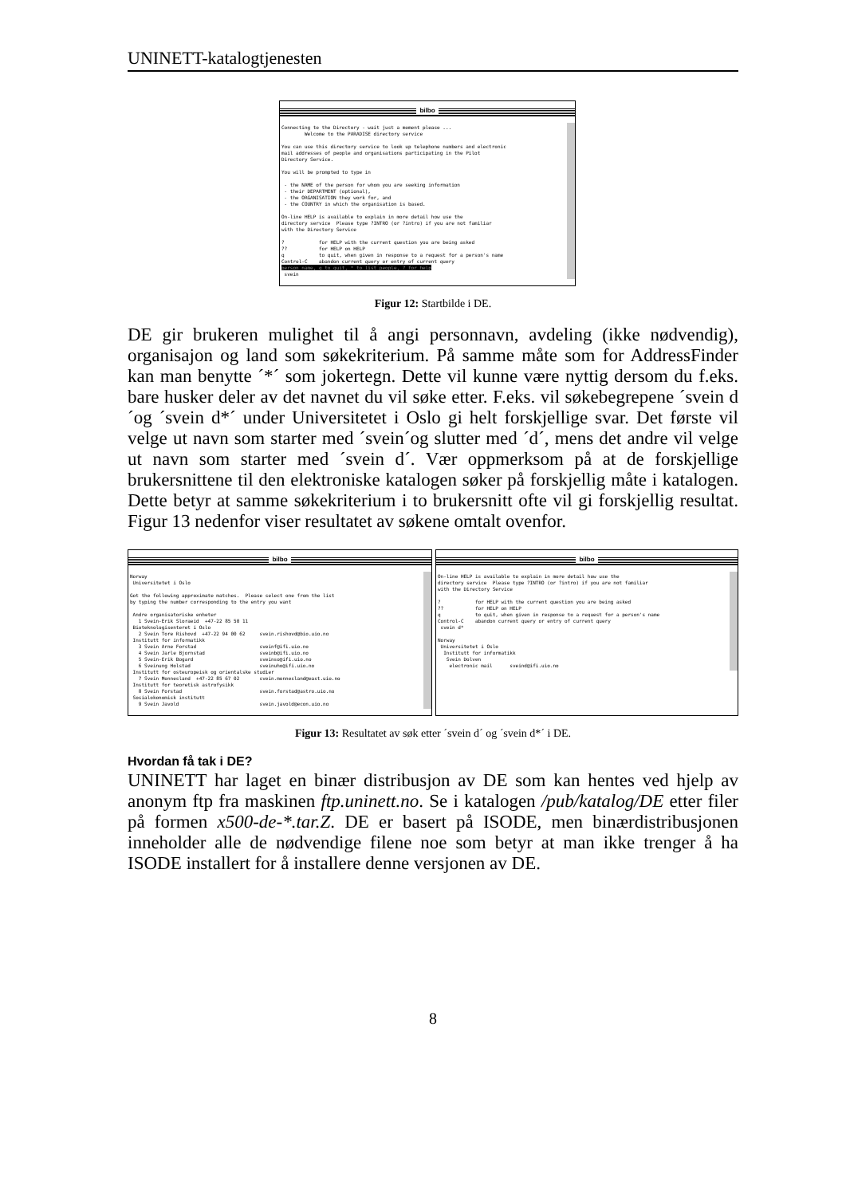UNINETT-katalogtjenesten
bilbo
Connecting to the Directory - wait just a moment please ... Welcome to the PARADISE directory service You can use this directory service to look up telephone numbers and electronic mail addresses of people and organisations participating in the Pilot Directory Service. You will be prompted to type in - the NAME of the person for whom you are seeking information - their DEPARTMENT (optional), - the ORGANISATION they work for, and - the COUNTRY in which the organisation is based. On-line HELP is available to explain in more detail how use the directory service Please type ?INTRO (or ?intro) if you are not familiar with the Directory Service ? for HELP with the current question you are being asked ?? for HELP on HELP q to quit, when given in response to a request for a person's name Control-C abandon current query or entry of current query person name, q to quit, * to list people, ? for help svein
Figur 12: Startbilde i DE.
DE gir brukeren mulighet til å angi personnavn, avdeling (ikke nødvendig), organisajon og land som søkekriterium. På samme måte som for AddressFinder kan man benytte ´*´ som jokertegn. Dette vil kunne være nyttig dersom du f.eks. bare husker deler av det navnet du vil søke etter. F.eks. vil søkebegrepene ´svein d´og ´svein d*´ under Universitetet i Oslo gi helt forskjellige svar. Det første vil velge ut navn som starter med ´svein´og slutter med ´d´, mens det andre vil velge ut navn som starter med ´svein d´. Vær oppmerksom på at de forskjellige brukersnittene til den elektroniske katalogen søker på forskjellig måte i katalogen. Dette betyr at samme søkekriterium i to brukersnitt ofte vil gi forskjellig resultat. Figur 13 nedenfor viser resultatet av søkene omtalt ovenfor.
bilbo
Norway Universitetet i Oslo Got the following approximate matches. Please select one from the list by typing the number corresponding to the entry you want Andre organisatoriske enheter 1 Svein-Erik Sloraeid +47-22 85 50 11 Bioteknologisenteret i Oslo 2 Svein Tore Rishovd +47-22 94 00 62 svein.rishovd@bio.uio.no Institutt for informatikk 3 Svein Arne Forstad sveinf@ifi.uio.no 4 Svein Jarle Bjornstad sveinb@ifi.uio.no 5 Svein-Erik Bogard sveinso@ifi.uio.no 6 Sveinung Holstad sveinuho@ifi.uio.no Institutt for osteuropeisk og orientalske studier 7 Svein Monnesland +47-22 85 67 02 svein.monnesland@east.uio.no Institutt for teoretisk astrofysikk 8 Svein Forstad svein.forstad@astro.uio.no Sosialokonomisk institutt 9 Svein Javold svein.javold@econ.uio.no
bilbo
On-line HELP is available to explain in more detail how use the directory service Please type ?INTRO (or ?intro) if you are not familiar with the Directory Service ? for HELP with the current question you are being asked ?? for HELP on HELP q to quit, when given in response to a request for a person's name Control-C abandon current query or entry of current query svein d* Norway Universitetet i Oslo Institutt for informatikk Svein Dolven electronic mail sveind@ifi.uio.no
Figur 13: Resultatet av søk etter ´svein d´ og ´svein d*´ i DE.
Hvordan få tak i DE?
UNINETT har laget en binær distribusjon av DE som kan hentes ved hjelp av anonym ftp fra maskinen ftp.uninett.no. Se i katalogen /pub/katalog/DE etter filer på formen x500-de-*.tar.Z. DE er basert på ISODE, men binærdistribusjonen inneholder alle de nødvendige filene noe som betyr at man ikke trenger å ha ISODE installert for å installere denne versjonen av DE.
8